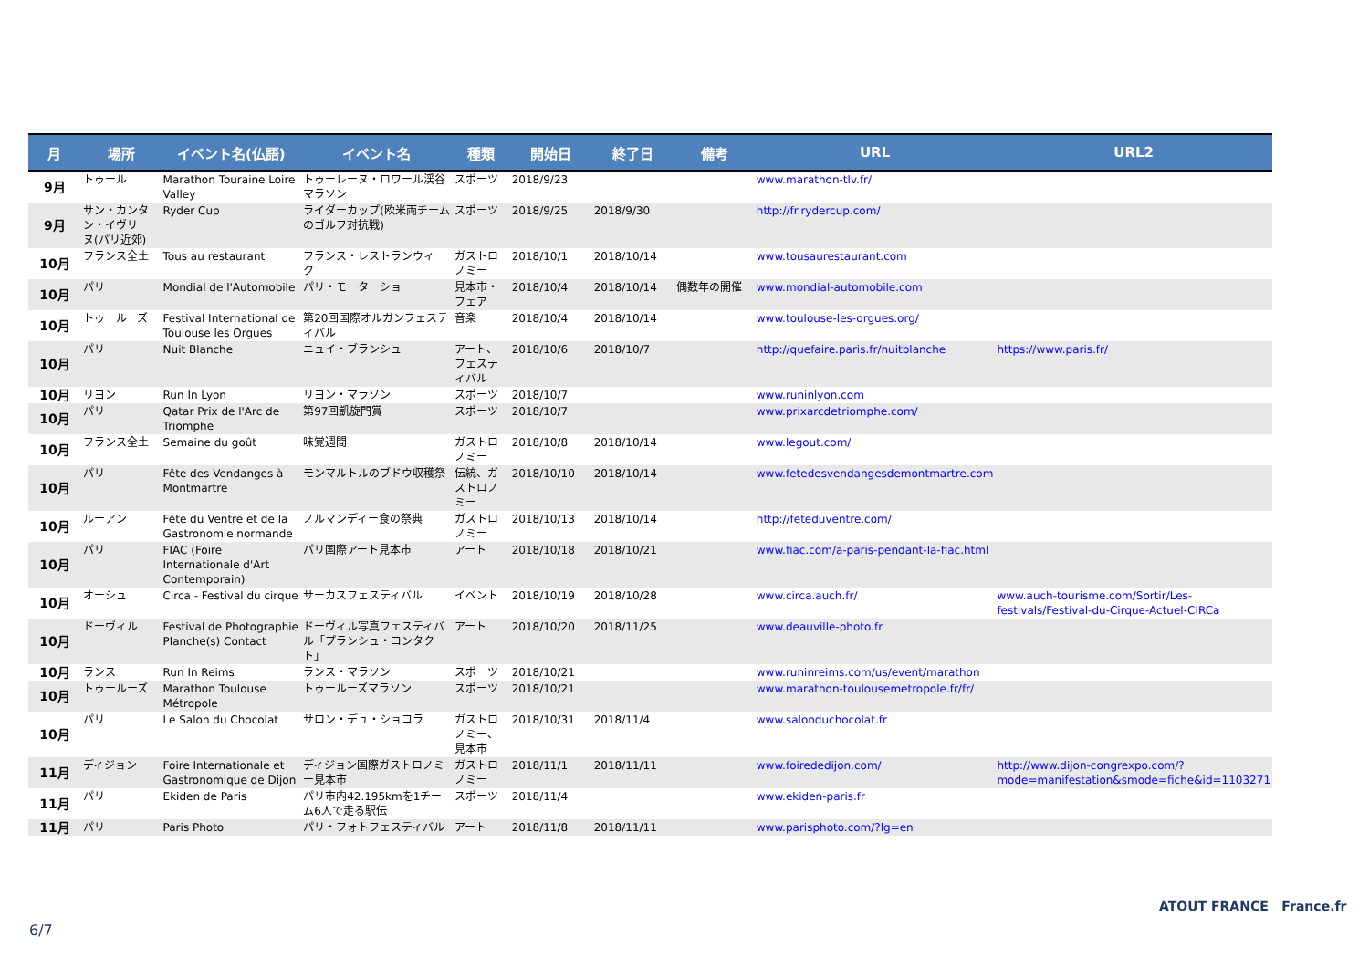| 月 | 場所 | イベント名(仏語) | イベント名 | 種類 | 開始日 | 終了日 | 備考 | URL | URL2 |
| --- | --- | --- | --- | --- | --- | --- | --- | --- | --- |
| 9月 | トゥール | Marathon Touraine Loire Valley | トゥーレーヌ・ロワール渓谷マラソン | スポーツ | 2018/9/23 | | | www.marathon-tlv.fr/ | |
| 9月 | サン・カンタン・イヴリーヌ(パリ近郊) | Ryder Cup | ライダーカップ(欧米両チームのゴルフ対抗戦) | スポーツ | 2018/9/25 | 2018/9/30 | | http://fr.rydercup.com/ | |
| 10月 | フランス全土 | Tous au restaurant | フランス・レストランウィーク | ガストロノミー | 2018/10/1 | 2018/10/14 | | www.tousaurestaurant.com | |
| 10月 | パリ | Mondial de l'Automobile | パリ・モーターショー | 見本市・フェア | 2018/10/4 | 2018/10/14 | 偶数年の開催 | www.mondial-automobile.com | |
| 10月 | トゥールーズ | Festival International de Toulouse les Orgues | 第20回国際オルガンフェスティバル | 音楽 | 2018/10/4 | 2018/10/14 | | www.toulouse-les-orgues.org/ | |
| 10月 | パリ | Nuit Blanche | ニュイ・ブランシュ | アート、フェスティバル | 2018/10/6 | 2018/10/7 | | http://quefaire.paris.fr/nuitblanche | https://www.paris.fr/ |
| 10月 | リヨン | Run In Lyon | リヨン・マラソン | スポーツ | 2018/10/7 | | | www.runinlyon.com | |
| 10月 | パリ | Qatar Prix de l'Arc de Triomphe | 第97回凱旋門賞 | スポーツ | 2018/10/7 | | | www.prixarcdetriomphe.com/ | |
| 10月 | フランス全土 | Semaine du goût | 味覚週間 | ガストロノミー | 2018/10/8 | 2018/10/14 | | www.legout.com/ | |
| 10月 | パリ | Fête des Vendanges à Montmartre | モンマルトルのブドウ収穫祭 | 伝統、ガストロノミー | 2018/10/10 | 2018/10/14 | | www.fetedesvendangesdemontmartre.com | |
| 10月 | ルーアン | Fête du Ventre et de la Gastronomie normande | ノルマンディー食の祭典 | ガストロノミー | 2018/10/13 | 2018/10/14 | | http://feteduventre.com/ | |
| 10月 | パリ | FIAC (Foire Internationale d'Art Contemporain) | パリ国際アート見本市 | アート | 2018/10/18 | 2018/10/21 | | www.fiac.com/a-paris-pendant-la-fiac.html | |
| 10月 | オーシュ | Circa - Festival du cirque | サーカスフェスティバル | イベント | 2018/10/19 | 2018/10/28 | | www.circa.auch.fr/ | www.auch-tourisme.com/Sortir/Les-festivals/Festival-du-Cirque-Actuel-CIRCa |
| 10月 | ドーヴィル | Festival de Photographie Planche(s) Contact | ドーヴィル写真フェスティバル「プランシュ・コンタクト」 | アート | 2018/10/20 | 2018/11/25 | | www.deauville-photo.fr | |
| 10月 | ランス | Run In Reims | ランス・マラソン | スポーツ | 2018/10/21 | | | www.runinreims.com/us/event/marathon | |
| 10月 | トゥールーズ | Marathon Toulouse Métropole | トゥールーズマラソン | スポーツ | 2018/10/21 | | | www.marathon-toulousemetropole.fr/fr/ | |
| 10月 | パリ | Le Salon du Chocolat | サロン・デュ・ショコラ | ガストロノミー、見本市 | 2018/10/31 | 2018/11/4 | | www.salonduchocolat.fr | |
| 11月 | ディジョン | Foire Internationale et Gastronomique de Dijon | ディジョン国際ガストロノミー見本市 | ガストロノミー | 2018/11/1 | 2018/11/11 | | www.foirededijon.com/ | http://www.dijon-congrexpo.com/?mode=manifestation&smode=fiche&id=1103271 |
| 11月 | パリ | Ekiden de Paris | パリ市内42.195kmを1チーム6人で走る駅伝 | スポーツ | 2018/11/4 | | | www.ekiden-paris.fr | |
| 11月 | パリ | Paris Photo | パリ・フォトフェスティバル | アート | 2018/11/8 | 2018/11/11 | | www.parisphoto.com/?lg=en | |
6/7
ATOUT FRANCE France.fr